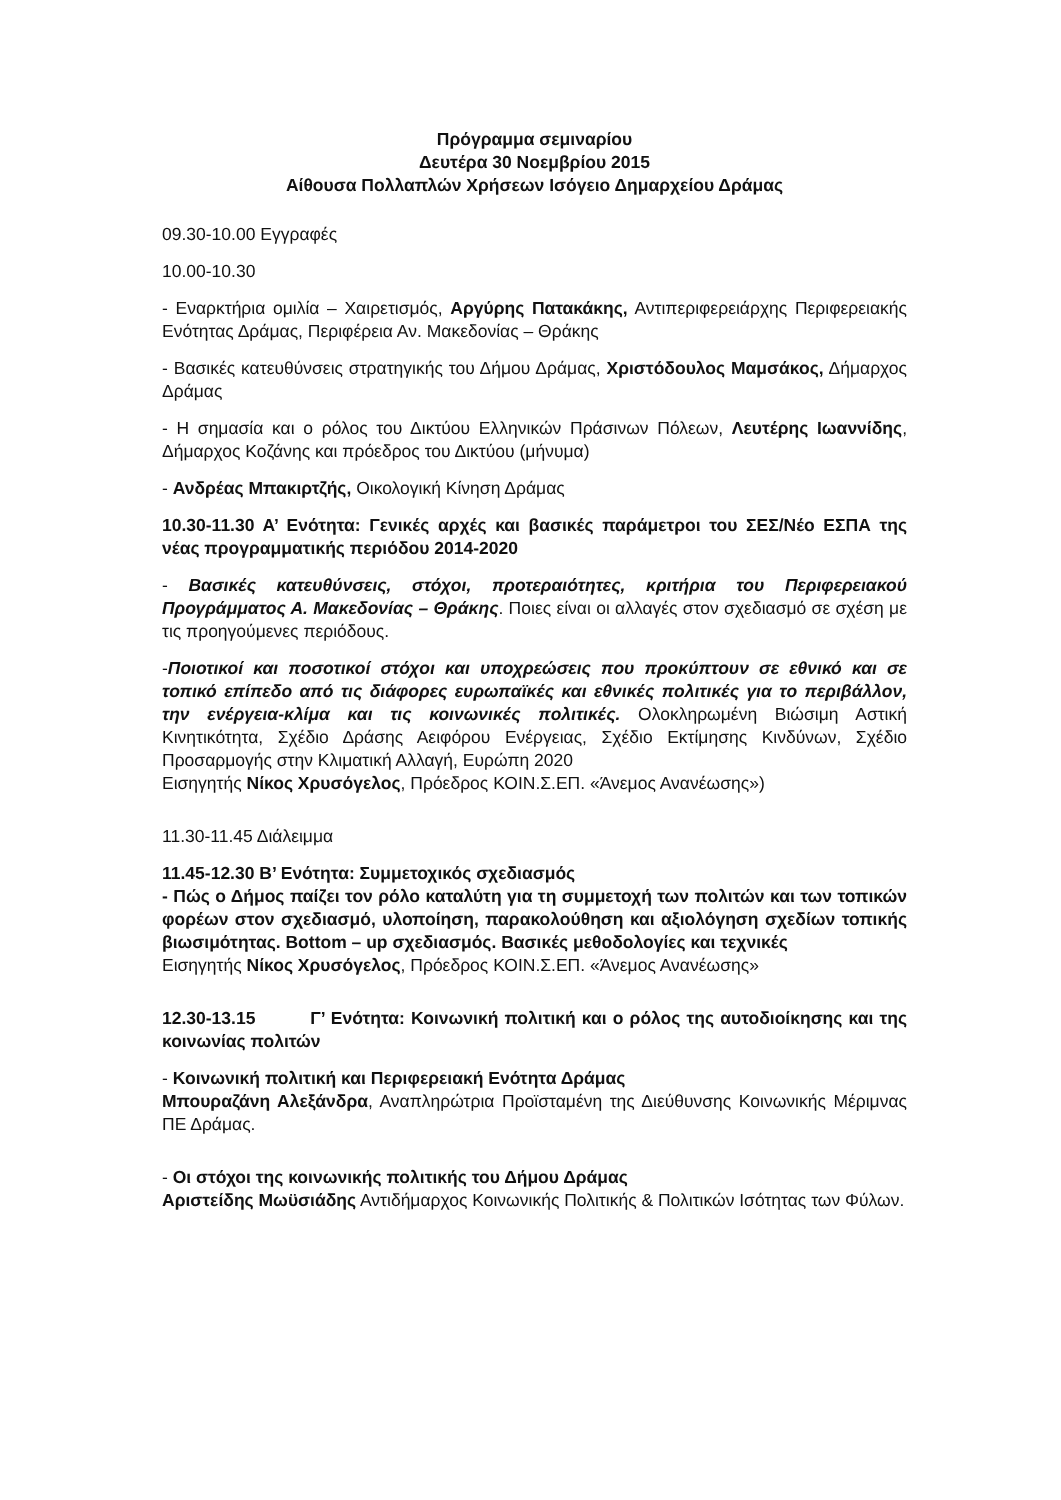Πρόγραμμα σεμιναρίου
Δευτέρα 30 Νοεμβρίου 2015
Αίθουσα Πολλαπλών Χρήσεων Ισόγειο Δημαρχείου Δράμας
09.30-10.00 Εγγραφές
10.00-10.30
- Εναρκτήρια ομιλία – Χαιρετισμός, Αργύρης Πατακάκης, Αντιπεριφερειάρχης Περιφερειακής Ενότητας Δράμας, Περιφέρεια Αν. Μακεδονίας – Θράκης
- Βασικές κατευθύνσεις στρατηγικής του Δήμου Δράμας, Χριστόδουλος Μαμσάκος, Δήμαρχος Δράμας
- Η σημασία και ο ρόλος του Δικτύου Ελληνικών Πράσινων Πόλεων, Λευτέρης Ιωαννίδης, Δήμαρχος Κοζάνης και πρόεδρος του Δικτύου (μήνυμα)
- Ανδρέας Μπακιρτζής, Οικολογική Κίνηση Δράμας
10.30-11.30 Α’ Ενότητα: Γενικές αρχές και βασικές παράμετροι του ΣΕΣ/Νέο ΕΣΠΑ της νέας προγραμματικής περιόδου 2014-2020
- Βασικές κατευθύνσεις, στόχοι, προτεραιότητες, κριτήρια του Περιφερειακού Προγράμματος Α. Μακεδονίας – Θράκης. Ποιες είναι οι αλλαγές στον σχεδιασμό σε σχέση με τις προηγούμενες περιόδους.
-Ποιοτικοί και ποσοτικοί στόχοι και υποχρεώσεις που προκύπτουν σε εθνικό και σε τοπικό επίπεδο από τις διάφορες ευρωπαϊκές και εθνικές πολιτικές για το περιβάλλον, την ενέργεια-κλίμα και τις κοινωνικές πολιτικές. Ολοκληρωμένη Βιώσιμη Αστική Κινητικότητα, Σχέδιο Δράσης Αειφόρου Ενέργειας, Σχέδιο Εκτίμησης Κινδύνων, Σχέδιο Προσαρμογής στην Κλιματική Αλλαγή, Ευρώπη 2020
Εισηγητής Νίκος Χρυσόγελος, Πρόεδρος ΚΟΙΝ.Σ.ΕΠ. «Άνεμος Ανανέωσης»)
11.30-11.45 Διάλειμμα
11.45-12.30 Β’ Ενότητα: Συμμετοχικός σχεδιασμός
- Πώς ο Δήμος παίζει τον ρόλο καταλύτη για τη συμμετοχή των πολιτών και των τοπικών φορέων στον σχεδιασμό, υλοποίηση, παρακολούθηση και αξιολόγηση σχεδίων τοπικής βιωσιμότητας. Bottom – up σχεδιασμός. Βασικές μεθοδολογίες και τεχνικές
Εισηγητής Νίκος Χρυσόγελος, Πρόεδρος ΚΟΙΝ.Σ.ΕΠ. «Άνεμος Ανανέωσης»
12.30-13.15 Γ’ Ενότητα: Κοινωνική πολιτική και ο ρόλος της αυτοδιοίκησης και της κοινωνίας πολιτών
- Κοινωνική πολιτική και Περιφερειακή Ενότητα Δράμας
Μπουραζάνη Αλεξάνδρα, Αναπληρώτρια Προϊσταμένη της Διεύθυνσης Κοινωνικής Μέριμνας ΠΕ Δράμας.
- Οι στόχοι της κοινωνικής πολιτικής του Δήμου Δράμας
Αριστείδης Μωϋσιάδης Αντιδήμαρχος Κοινωνικής Πολιτικής & Πολιτικών Ισότητας των Φύλων.